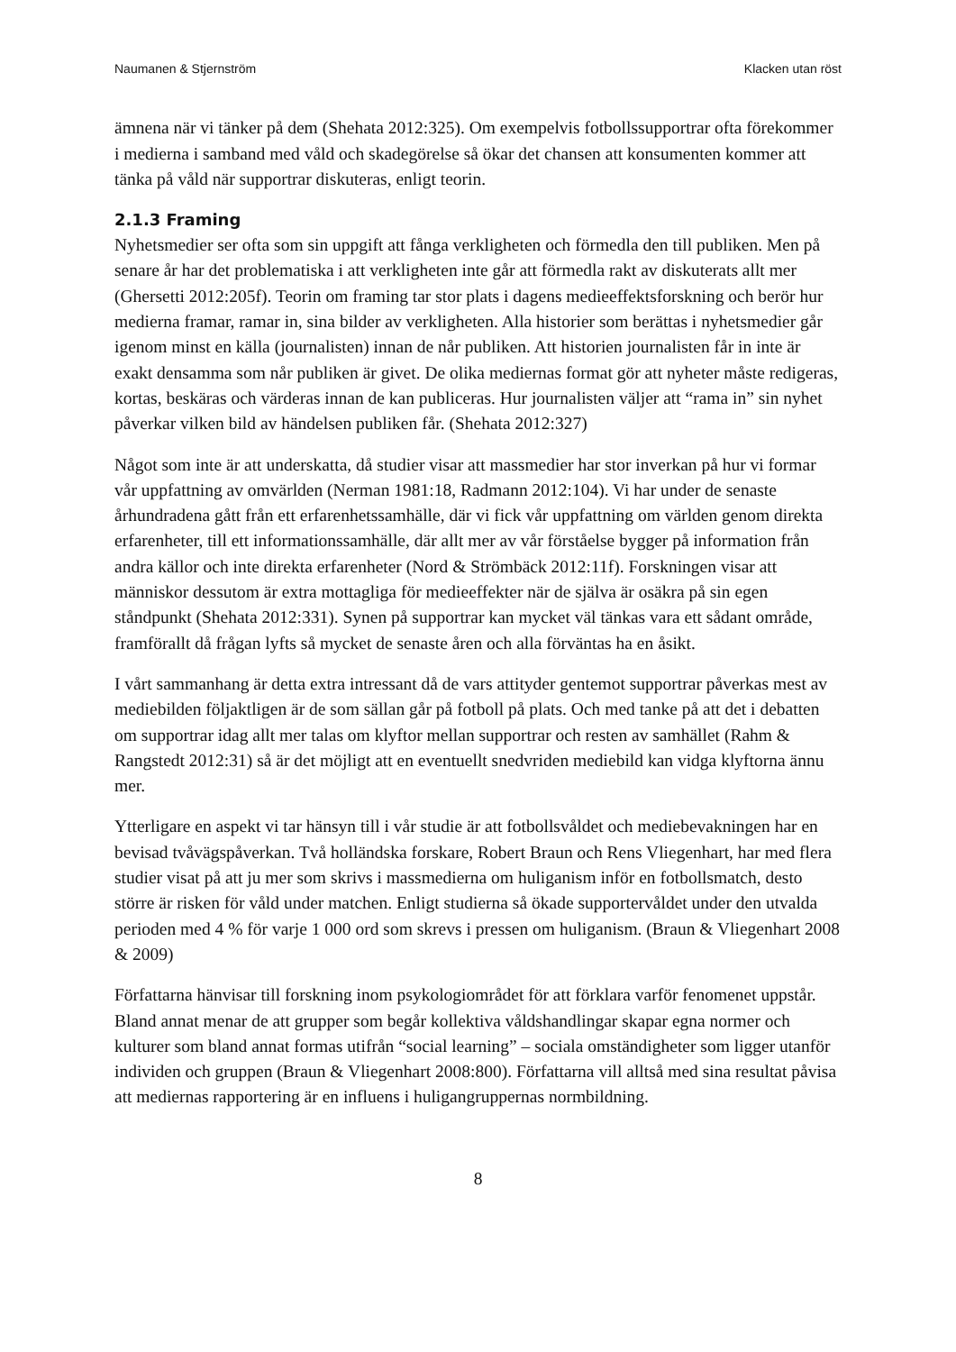Naumanen & Stjernström Klacken utan röst
ämnena när vi tänker på dem (Shehata 2012:325). Om exempelvis fotbollssupportrar ofta förekommer i medierna i samband med våld och skadegörelse så ökar det chansen att konsumenten kommer att tänka på våld när supportrar diskuteras, enligt teorin.
2.1.3 Framing
Nyhetsmedier ser ofta som sin uppgift att fånga verkligheten och förmedla den till publiken. Men på senare år har det problematiska i att verkligheten inte går att förmedla rakt av diskuterats allt mer (Ghersetti 2012:205f). Teorin om framing tar stor plats i dagens medieeffektsforskning och berör hur medierna framar, ramar in, sina bilder av verkligheten. Alla historier som berättas i nyhetsmedier går igenom minst en källa (journalisten) innan de når publiken. Att historien journalisten får in inte är exakt densamma som når publiken är givet. De olika mediernas format gör att nyheter måste redigeras, kortas, beskäras och värderas innan de kan publiceras. Hur journalisten väljer att “rama in” sin nyhet påverkar vilken bild av händelsen publiken får. (Shehata 2012:327)
Något som inte är att underskatta, då studier visar att massmedier har stor inverkan på hur vi formar vår uppfattning av omvärlden (Nerman 1981:18, Radmann 2012:104). Vi har under de senaste århundradena gått från ett erfarenhetssamhälle, där vi fick vår uppfattning om världen genom direkta erfarenheter, till ett informationssamhälle, där allt mer av vår förståelse bygger på information från andra källor och inte direkta erfarenheter (Nord & Strömbäck 2012:11f). Forskningen visar att människor dessutom är extra mottagliga för medieeffekter när de själva är osäkra på sin egen ståndpunkt (Shehata 2012:331). Synen på supportrar kan mycket väl tänkas vara ett sådant område, framförallt då frågan lyfts så mycket de senaste åren och alla förväntas ha en åsikt.
I vårt sammanhang är detta extra intressant då de vars attityder gentemot supportrar påverkas mest av mediebilden följaktligen är de som sällan går på fotboll på plats. Och med tanke på att det i debatten om supportrar idag allt mer talas om klyftor mellan supportrar och resten av samhället (Rahm & Rangstedt 2012:31) så är det möjligt att en eventuellt snedvriden mediebild kan vidga klyftorna ännu mer.
Ytterligare en aspekt vi tar hänsyn till i vår studie är att fotbollsvåldet och mediebevakningen har en bevisad tvåvägspåverkan. Två holländska forskare, Robert Braun och Rens Vliegenhart, har med flera studier visat på att ju mer som skrivs i massmedierna om huliganism inför en fotbollsmatch, desto större är risken för våld under matchen. Enligt studierna så ökade supportervåldet under den utvalda perioden med 4 % för varje 1 000 ord som skrevs i pressen om huliganism. (Braun & Vliegenhart 2008 & 2009)
Författarna hänvisar till forskning inom psykologiområdet för att förklara varför fenomenet uppstår. Bland annat menar de att grupper som begår kollektiva våldshandlingar skapar egna normer och kulturer som bland annat formas utifrån “social learning” – sociala omständigheter som ligger utanför individen och gruppen (Braun & Vliegenhart 2008:800). Författarna vill alltså med sina resultat påvisa att mediernas rapportering är en influens i huligangruppernas normbildning.
8